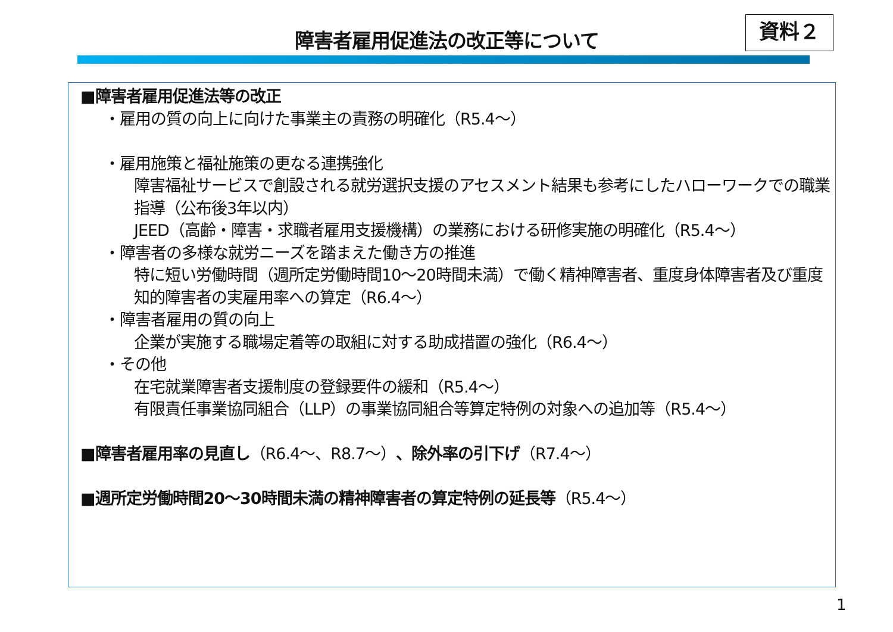障害者雇用促進法の改正等について 資料２
■障害者雇用促進法等の改正
・雇用の質の向上に向けた事業主の責務の明確化（R5.4～）
・雇用施策と福祉施策の更なる連携強化
障害福祉サービスで創設される就労選択支援のアセスメント結果も参考にしたハローワークでの職業指導（公布後3年以内）
JEED（高齢・障害・求職者雇用支援機構）の業務における研修実施の明確化（R5.4～）
・障害者の多様な就労ニーズを踏まえた働き方の推進
特に短い労働時間（週所定労働時間10～20時間未満）で働く精神障害者、重度身体障害者及び重度知的障害者の実雇用率への算定（R6.4～）
・障害者雇用の質の向上
企業が実施する職場定着等の取組に対する助成措置の強化（R6.4～）
・その他
在宅就業障害者支援制度の登録要件の緩和（R5.4～）
有限責任事業協同組合（LLP）の事業協同組合等算定特例の対象への追加等（R5.4～）
■障害者雇用率の見直し（R6.4～、R8.7～）、除外率の引下げ（R7.4～）
■週所定労働時間20～30時間未満の精神障害者の算定特例の延長等（R5.4～）
1